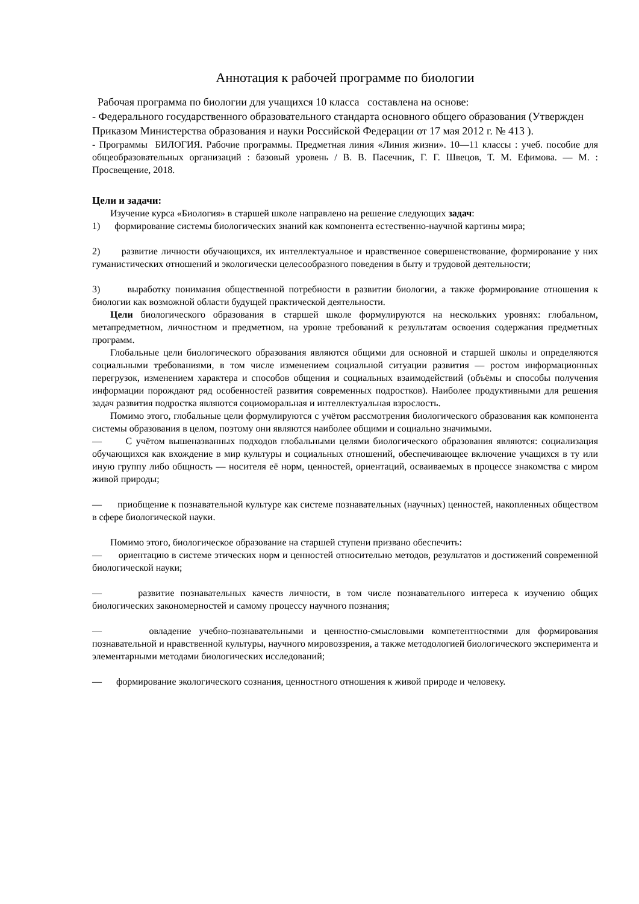Аннотация к рабочей программе по биологии
Рабочая программа по биологии для учащихся 10 класса составлена на основе:
- Федерального государственного образовательного стандарта основного общего образования (Утвержден Приказом Министерства образования и науки Российской Федерации от 17 мая 2012 г. № 413 ).
- Программы БИЛОГИЯ. Рабочие программы. Предметная линия «Линия жизни». 10—11 классы : учеб. пособие для общеобразовательных организаций : базовый уровень / В. В. Пасечник, Г. Г. Швецов, Т. М. Ефимова. — М. : Просвещение, 2018.
Цели и задачи:
Изучение курса «Биология» в старшей школе направлено на решение следующих задач:
1) формирование системы биологических знаний как компонента естественно-научной картины мира;
2) развитие личности обучающихся, их интеллектуальное и нравственное совершенствование, формирование у них гуманистических отношений и экологически целесообразного поведения в быту и трудовой деятельности;
3) выработку понимания общественной потребности в развитии биологии, а также формирование отношения к биологии как возможной области будущей практической деятельности.
Цели биологического образования в старшей школе формулируются на нескольких уровнях: глобальном, метапредметном, личностном и предметном, на уровне требований к результатам освоения содержания предметных программ.
Глобальные цели биологического образования являются общими для основной и старшей школы и определяются социальными требованиями, в том числе изменением социальной ситуации развития — ростом информационных перегрузок, изменением характера и способов общения и социальных взаимодействий (объёмы и способы получения информации порождают ряд особенностей развития современных подростков). Наиболее продуктивными для решения задач развития подростка являются социоморальная и интеллектуальная взрослость.
Помимо этого, глобальные цели формулируются с учётом рассмотрения биологического образования как компонента системы образования в целом, поэтому они являются наиболее общими и социально значимыми.
— С учётом вышеназванных подходов глобальными целями биологического образования являются: социализация обучающихся как вхождение в мир культуры и социальных отношений, обеспечивающее включение учащихся в ту или иную группу либо общность — носителя её норм, ценностей, ориентаций, осваиваемых в процессе знакомства с миром живой природы;
— приобщение к познавательной культуре как системе познавательных (научных) ценностей, накопленных обществом в сфере биологической науки.
Помимо этого, биологическое образование на старшей ступени призвано обеспечить:
— ориентацию в системе этических норм и ценностей относительно методов, результатов и достижений современной биологической науки;
— развитие познавательных качеств личности, в том числе познавательного интереса к изучению общих биологических закономерностей и самому процессу научного познания;
— овладение учебно-познавательными и ценностно-смысловыми компетентностями для формирования познавательной и нравственной культуры, научного мировоззрения, а также методологией биологического эксперимента и элементарными методами биологических исследований;
— формирование экологического сознания, ценностного отношения к живой природе и человеку.